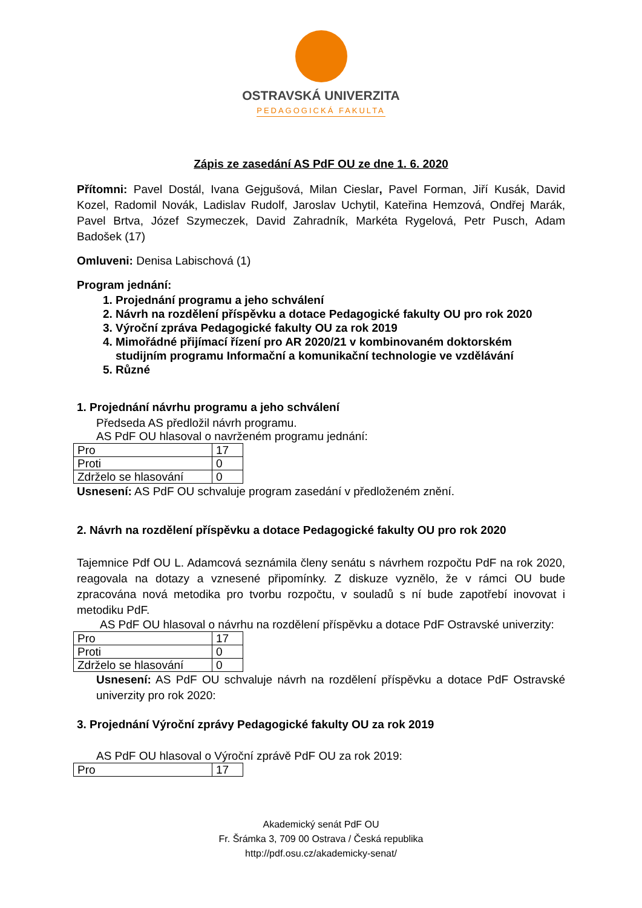OSTRAVSKÁ UNIVERZITA
PEDAGOGICKÁ FAKULTA
Zápis ze zasedání AS PdF OU ze dne 1. 6. 2020
Přítomni: Pavel Dostál, Ivana Gejgušová, Milan Cieslar, Pavel Forman, Jiří Kusák, David Kozel, Radomil Novák, Ladislav Rudolf, Jaroslav Uchytil, Kateřina Hemzová, Ondřej Marák, Pavel Brtva, Józef Szymeczek, David Zahradník, Markéta Rygelová, Petr Pusch, Adam Badošek (17)
Omluveni: Denisa Labischová (1)
Program jednání:
1. Projednání programu a jeho schválení
2. Návrh na rozdělení příspěvku a dotace Pedagogické fakulty OU pro rok 2020
3. Výroční zpráva Pedagogické fakulty OU za rok 2019
4. Mimořádné přijímací řízení pro AR 2020/21 v kombinovaném doktorském studijním programu Informační a komunikační technologie ve vzdělávání
5. Různé
1. Projednání návrhu programu a jeho schválení
Předseda AS předložil návrh programu.
AS PdF OU hlasoval o navrženém programu jednání:
| Pro | 17 |
| Proti | 0 |
| Zdrželo se hlasování | 0 |
Usnesení: AS PdF OU schvaluje program zasedání v předloženém znění.
2. Návrh na rozdělení příspěvku a dotace Pedagogické fakulty OU pro rok 2020
Tajemnice Pdf OU L. Adamcová seznámila členy senátu s návrhem rozpočtu PdF na rok 2020, reagovala na dotazy a vznesené připomínky. Z diskuze vyznělo, že v rámci OU bude zpracována nová metodika pro tvorbu rozpočtu, v souladů s ní bude zapotřebí inovovat i metodiku PdF.
AS PdF OU hlasoval o návrhu na rozdělení příspěvku a dotace PdF Ostravské univerzity:
| Pro | 17 |
| Proti | 0 |
| Zdrželo se hlasování | 0 |
Usnesení: AS PdF OU schvaluje návrh na rozdělení příspěvku a dotace PdF Ostravské univerzity pro rok 2020:
3. Projednání Výroční zprávy Pedagogické fakulty OU za rok 2019
AS PdF OU hlasoval o Výroční zprávě PdF OU za rok 2019:
| Pro | 17 |
Akademický senát PdF OU
Fr. Šrámka 3, 709 00 Ostrava / Česká republika
http://pdf.osu.cz/akademicky-senat/